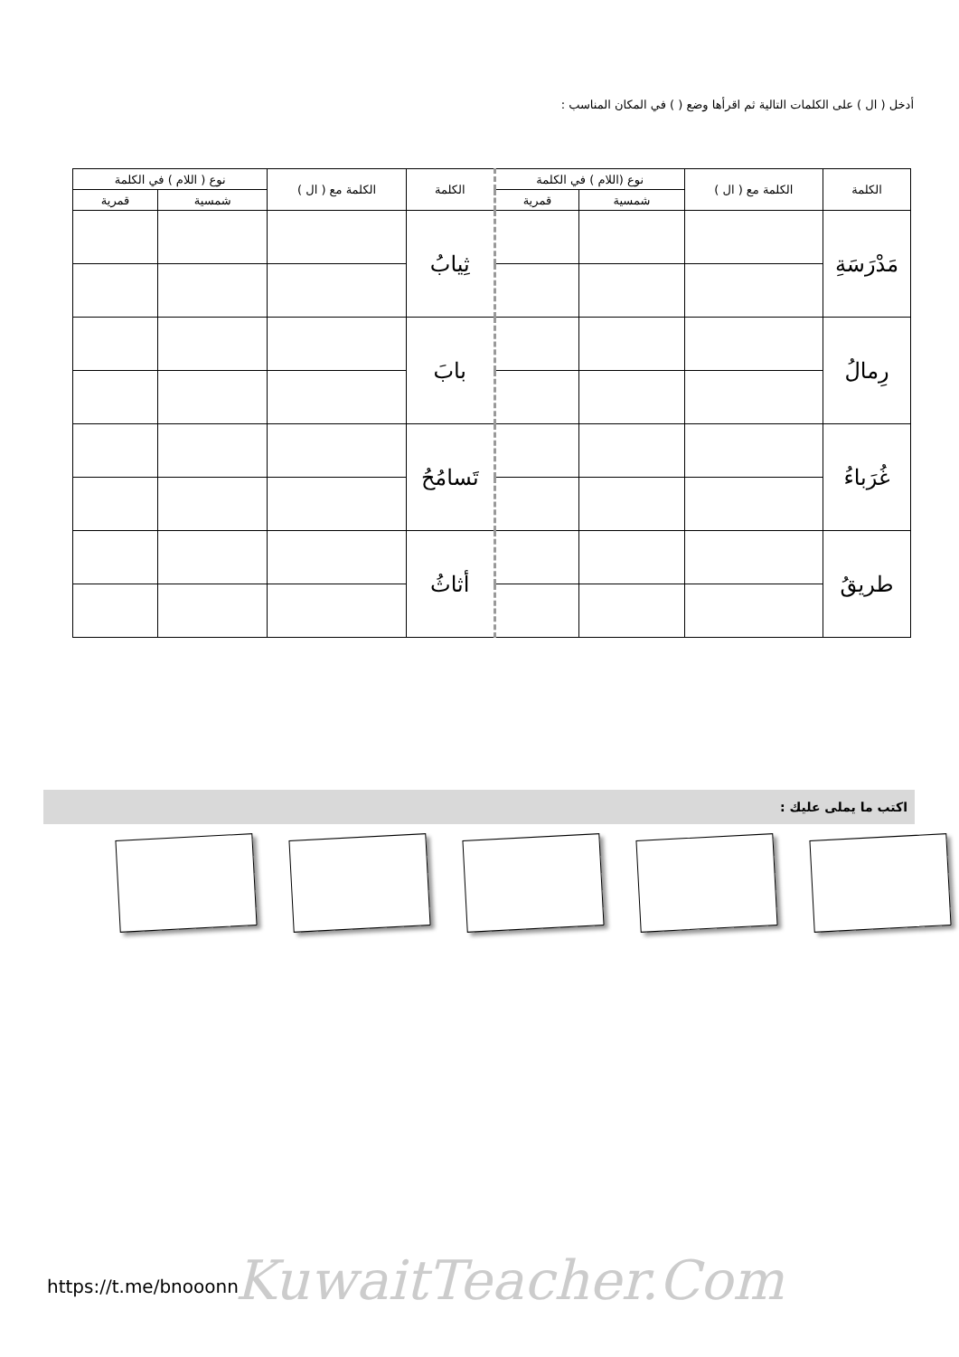أدخل ( ال ) على الكلمات التالية ثم اقرأها وضع ( ) في المكان المناسب :
| الكلمة | الكلمة مع ( ال ) | نوع (اللام ) في الكلمة | | الكلمة | الكلمة مع ( ال ) | نوع ( اللام ) في الكلمة | |
| --- | --- | --- | --- | --- | --- | --- | --- |
| | | شمسية | قمرية | | | شمسية | قمرية |
| مَدْرَسَةِ | | | | ثِيابُ | | | |
| رِمالُ | | | | بابَ | | | |
| غُرَباءُ | | | | تَسامُحُ | | | |
| طريقُ | | | | أثاثُ | | | |
اكتب ما يملى عليك :
KuwaitTeacher.Com
https://t.me/bnooonn